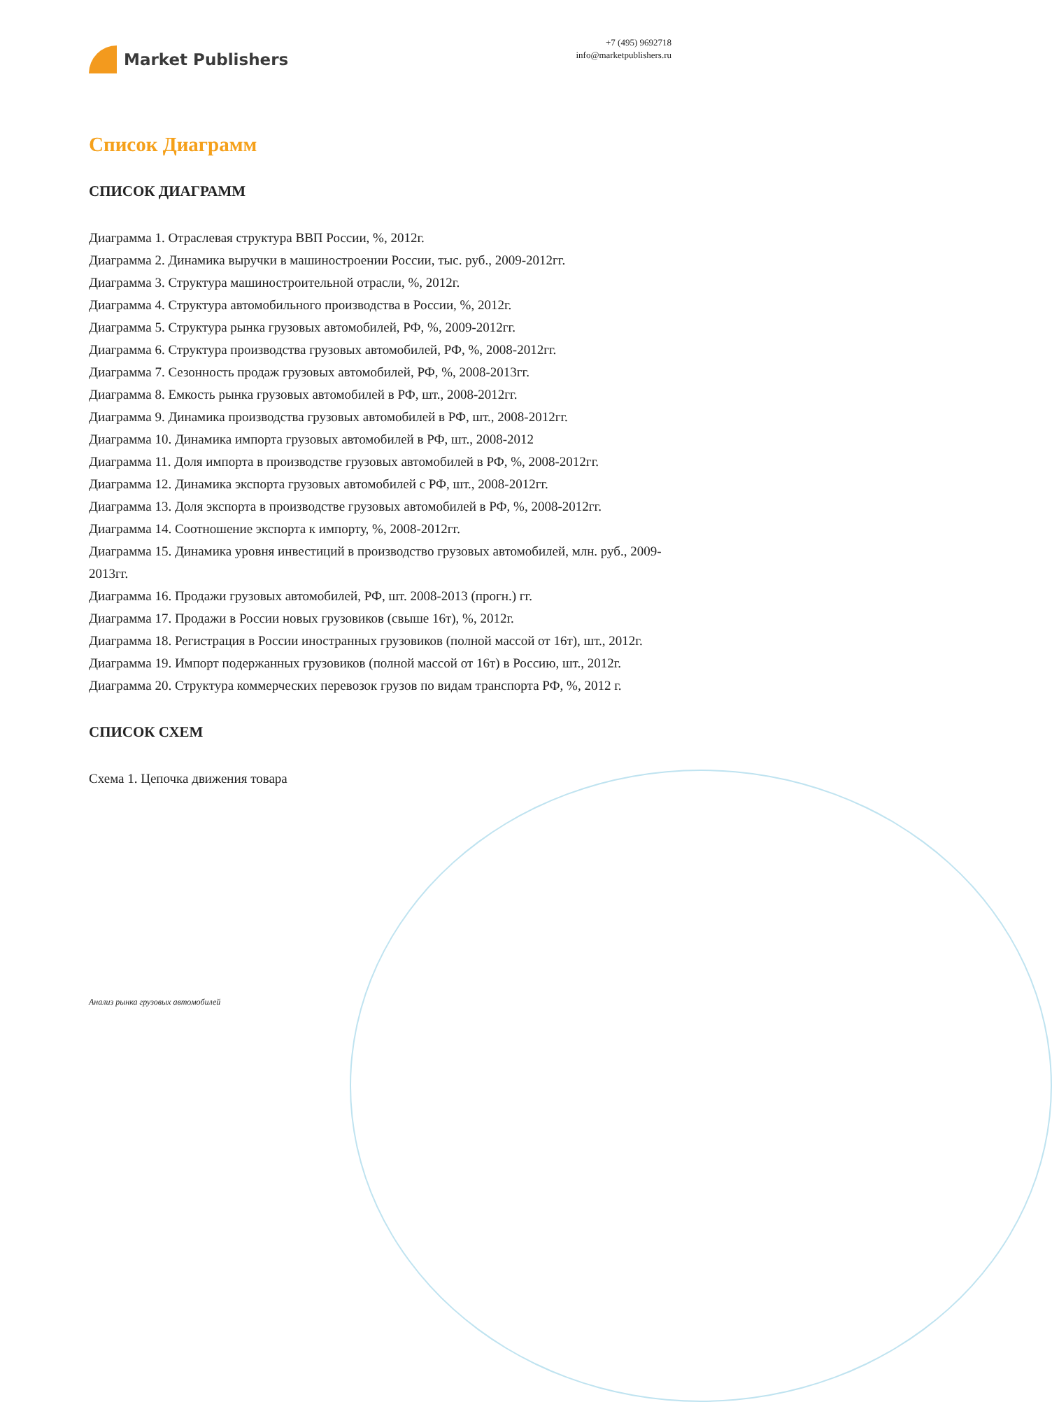Market Publishers
+7 (495) 9692718
info@marketpublishers.ru
Список Диаграмм
СПИСОК ДИАГРАММ
Диаграмма 1. Отраслевая структура ВВП России, %, 2012г.
Диаграмма 2. Динамика выручки в машиностроении России, тыс. руб., 2009-2012гг.
Диаграмма 3. Структура машиностроительной отрасли, %, 2012г.
Диаграмма 4. Структура автомобильного производства в России, %, 2012г.
Диаграмма 5. Структура рынка грузовых автомобилей, РФ, %, 2009-2012гг.
Диаграмма 6. Структура производства грузовых автомобилей, РФ, %, 2008-2012гг.
Диаграмма 7. Сезонность продаж грузовых автомобилей, РФ, %, 2008-2013гг.
Диаграмма 8. Емкость рынка грузовых автомобилей в РФ, шт., 2008-2012гг.
Диаграмма 9. Динамика производства грузовых автомобилей в РФ, шт., 2008-2012гг.
Диаграмма 10. Динамика импорта грузовых автомобилей в РФ, шт., 2008-2012
Диаграмма 11. Доля импорта в производстве грузовых автомобилей в РФ, %, 2008-2012гг.
Диаграмма 12. Динамика экспорта грузовых автомобилей с РФ, шт., 2008-2012гг.
Диаграмма 13. Доля экспорта в производстве грузовых автомобилей в РФ, %, 2008-2012гг.
Диаграмма 14. Соотношение экспорта к импорту, %, 2008-2012гг.
Диаграмма 15. Динамика уровня инвестиций в производство грузовых автомобилей, млн. руб., 2009-2013гг.
Диаграмма 16. Продажи грузовых автомобилей, РФ, шт. 2008-2013 (прогн.) гг.
Диаграмма 17. Продажи в России новых грузовиков (свыше 16т), %, 2012г.
Диаграмма 18. Регистрация в России иностранных грузовиков (полной массой от 16т), шт., 2012г.
Диаграмма 19. Импорт подержанных грузовиков (полной массой от 16т) в Россию, шт., 2012г.
Диаграмма 20. Структура коммерческих перевозок грузов по видам транспорта РФ, %, 2012 г.
СПИСОК СХЕМ
Схема 1. Цепочка движения товара
Анализ рынка грузовых автомобилей